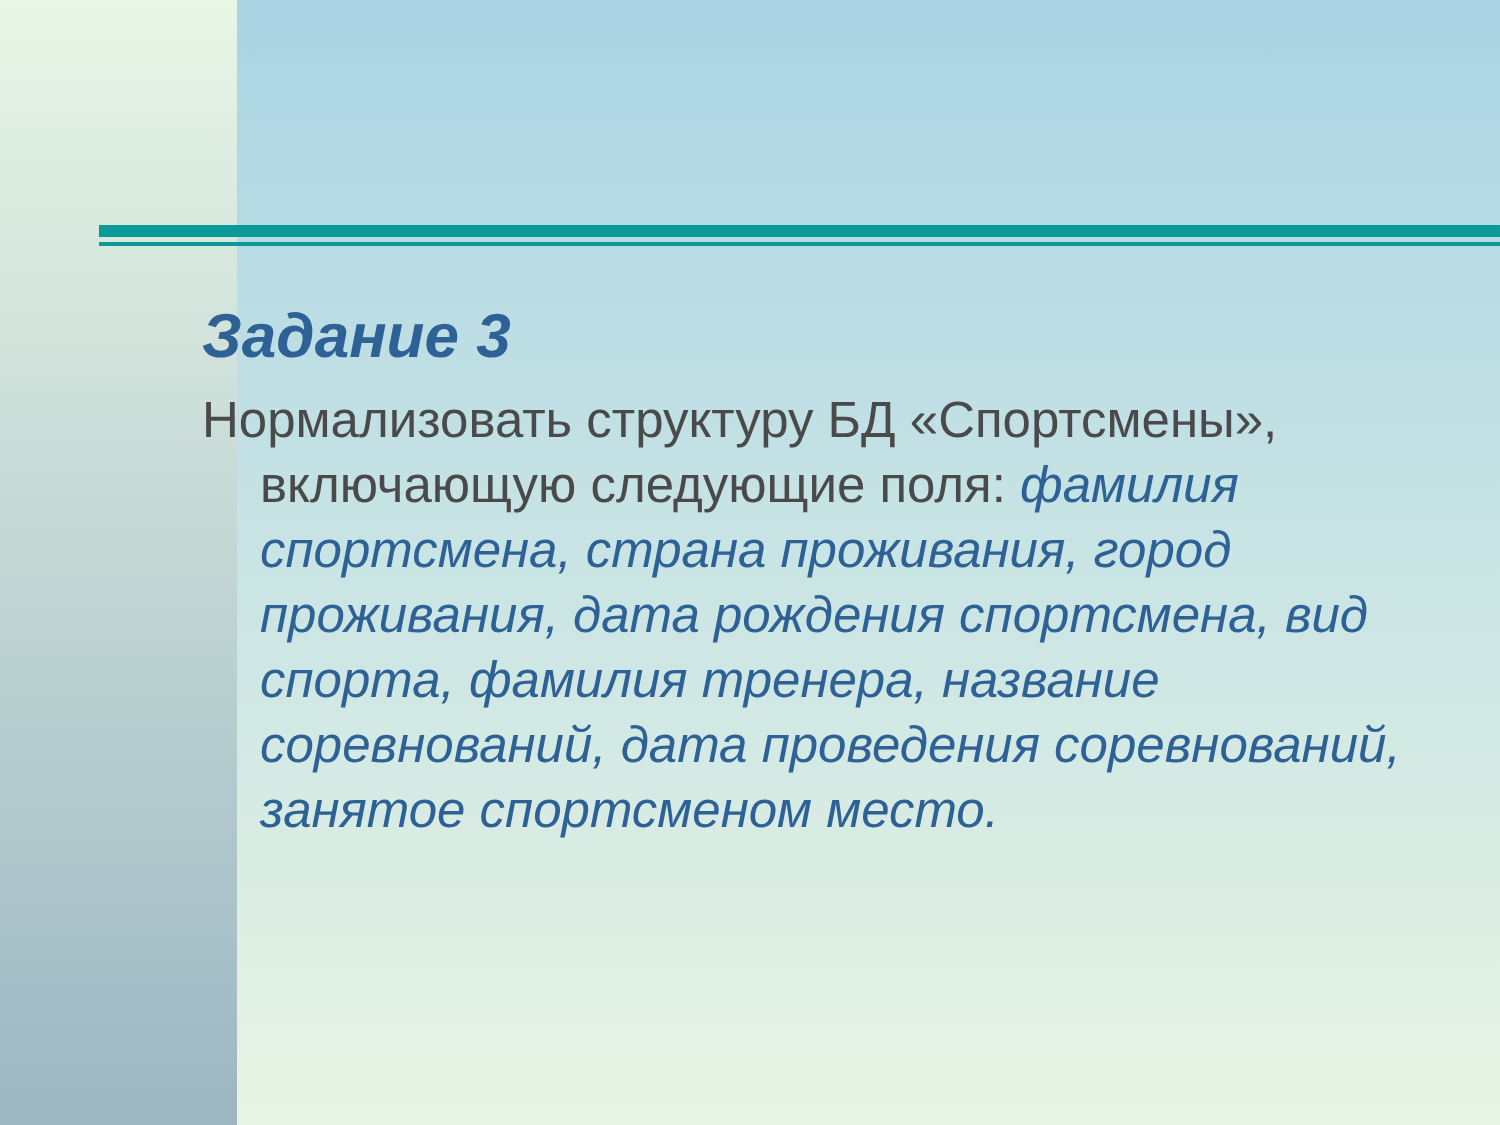Задание 3
Нормализовать структуру БД «Спортсмены», включающую следующие поля: фамилия спортсмена, страна проживания, город проживания, дата рождения спортсмена, вид спорта, фамилия тренера, название соревнований, дата проведения соревнований, занятое спортсменом место.